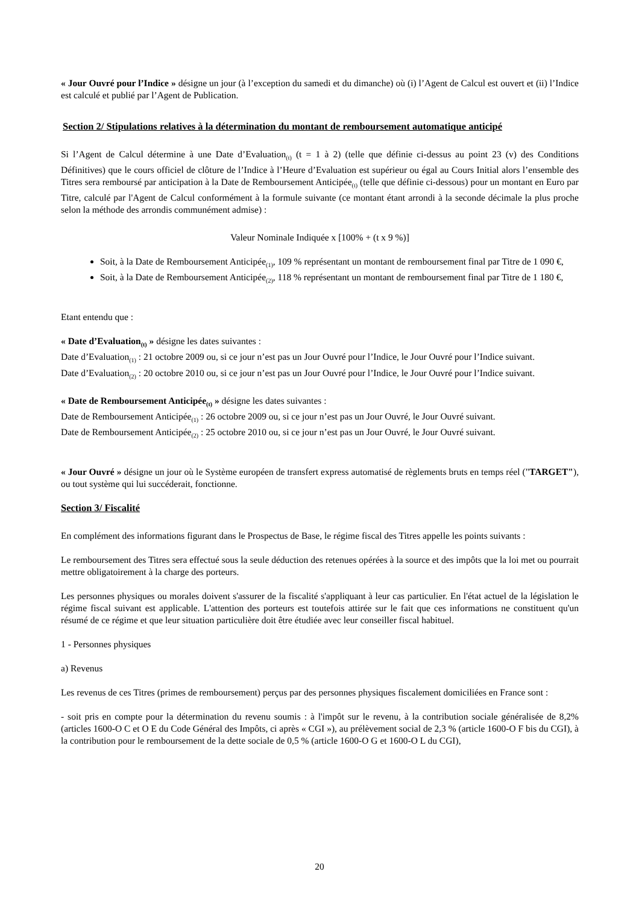« Jour Ouvré pour l’Indice » désigne un jour (à l’exception du samedi et du dimanche) où (i) l’Agent de Calcul est ouvert et (ii) l’Indice est calculé et publié par l’Agent de Publication.
Section 2/ Stipulations relatives à la détermination du montant de remboursement automatique anticipé
Si l’Agent de Calcul détermine à une Date d’Evaluation<sub>(t)</sub> (t = 1 à 2) (telle que définie ci-dessus au point 23 (v) des Conditions Définitives) que le cours officiel de clôture de l’Indice à l’Heure d’Evaluation est supérieur ou égal au Cours Initial alors l’ensemble des Titres sera remboursé par anticipation à la Date de Remboursement Anticipée<sub>(t)</sub> (telle que définie ci-dessous) pour un montant en Euro par Titre, calculé par l'Agent de Calcul conformément à la formule suivante (ce montant étant arrondi à la seconde décimale la plus proche selon la méthode des arrondis communément admise) :
Valeur Nominale Indiquée x [100% + (t x 9 %)]
Soit, à la Date de Remboursement Anticipée<sub>(1)</sub>, 109 % représentant un montant de remboursement final par Titre de 1 090 €,
Soit, à la Date de Remboursement Anticipée<sub>(2)</sub>, 118 % représentant un montant de remboursement final par Titre de 1 180 €,
Etant entendu que :
« Date d’Evaluation<sub>(t)</sub> » désigne les dates suivantes :
Date d’Evaluation<sub>(1)</sub> : 21 octobre 2009 ou, si ce jour n’est pas un Jour Ouvré pour l’Indice, le Jour Ouvré pour l’Indice suivant.
Date d’Evaluation<sub>(2)</sub> : 20 octobre 2010 ou, si ce jour n’est pas un Jour Ouvré pour l’Indice, le Jour Ouvré pour l’Indice suivant.
« Date de Remboursement Anticipée<sub>(t)</sub> » désigne les dates suivantes :
Date de Remboursement Anticipée<sub>(1)</sub> : 26 octobre 2009 ou, si ce jour n’est pas un Jour Ouvré, le Jour Ouvré suivant.
Date de Remboursement Anticipée<sub>(2)</sub> : 25 octobre 2010 ou, si ce jour n’est pas un Jour Ouvré, le Jour Ouvré suivant.
« Jour Ouvré » désigne un jour où le Système européen de transfert express automatisé de règlements bruts en temps réel ("TARGET"), ou tout système qui lui succéderait, fonctionne.
Section 3/ Fiscalité
En complément des informations figurant dans le Prospectus de Base, le régime fiscal des Titres appelle les points suivants :
Le remboursement des Titres sera effectué sous la seule déduction des retenues opérées à la source et des impôts que la loi met ou pourrait mettre obligatoirement à la charge des porteurs.
Les personnes physiques ou morales doivent s'assurer de la fiscalité s'appliquant à leur cas particulier. En l'état actuel de la législation le régime fiscal suivant est applicable. L'attention des porteurs est toutefois attirée sur le fait que ces informations ne constituent qu'un résumé de ce régime et que leur situation particulière doit être étudiée avec leur conseiller fiscal habituel.
1 - Personnes physiques
a) Revenus
Les revenus de ces Titres (primes de remboursement) perçus par des personnes physiques fiscalement domiciliées en France sont :
- soit pris en compte pour la détermination du revenu soumis : à l'impôt sur le revenu, à la contribution sociale généralisée de 8,2% (articles 1600-O C et O E du Code Général des Impôts, ci après « CGI »), au prélèvement social de 2,3 % (article 1600-O F bis du CGI), à la contribution pour le remboursement de la dette sociale de 0,5 % (article 1600-O G et 1600-O L du CGI),
20